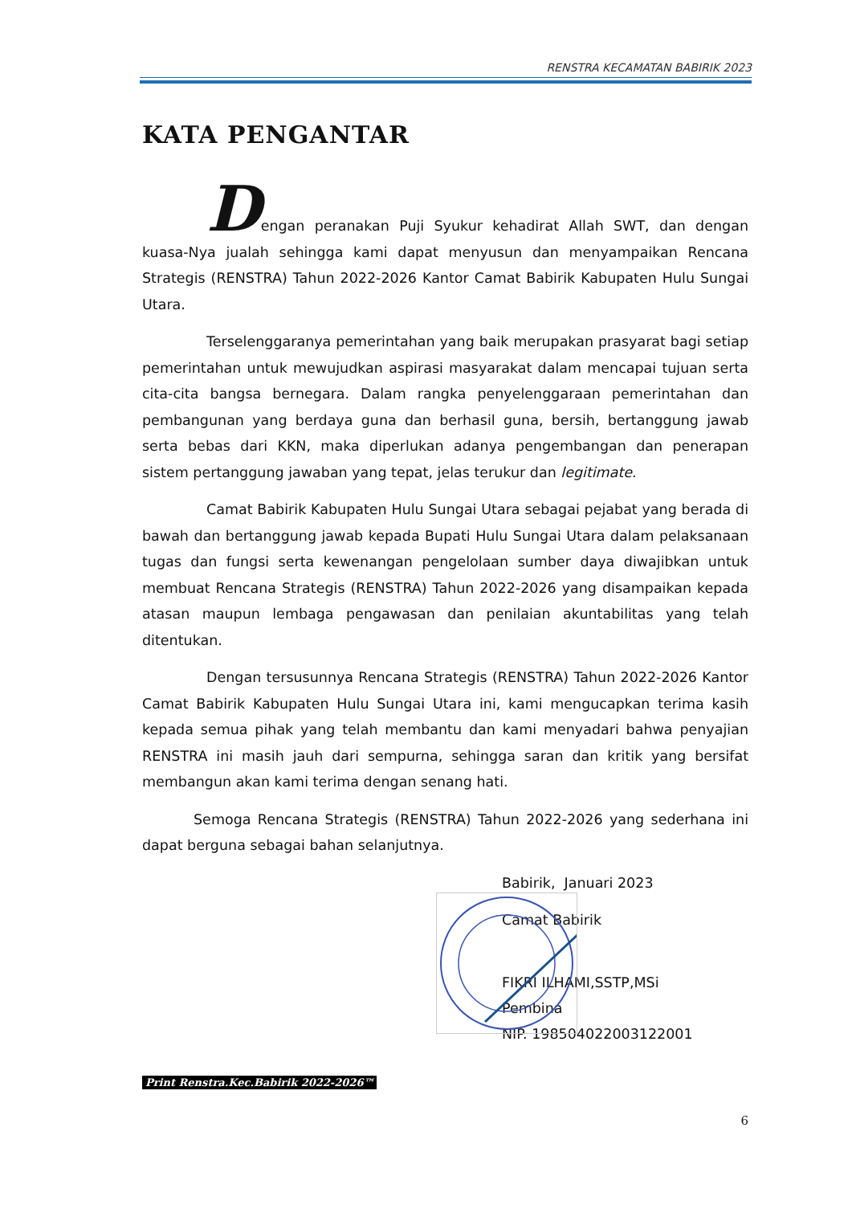RENSTRA KECAMATAN BABIRIK 2023
KATA PENGANTAR
Dengan peranakan Puji Syukur kehadirat Allah SWT, dan dengan kuasa-Nya jualah sehingga kami dapat menyusun dan menyampaikan Rencana Strategis (RENSTRA) Tahun 2022-2026 Kantor Camat Babirik Kabupaten Hulu Sungai Utara.
Terselenggaranya pemerintahan yang baik merupakan prasyarat bagi setiap pemerintahan untuk mewujudkan aspirasi masyarakat dalam mencapai tujuan serta cita-cita bangsa bernegara. Dalam rangka penyelenggaraan pemerintahan dan pembangunan yang berdaya guna dan berhasil guna, bersih, bertanggung jawab serta bebas dari KKN, maka diperlukan adanya pengembangan dan penerapan sistem pertanggung jawaban yang tepat, jelas terukur dan legitimate.
Camat Babirik Kabupaten Hulu Sungai Utara sebagai pejabat yang berada di bawah dan bertanggung jawab kepada Bupati Hulu Sungai Utara dalam pelaksanaan tugas dan fungsi serta kewenangan pengelolaan sumber daya diwajibkan untuk membuat Rencana Strategis (RENSTRA) Tahun 2022-2026 yang disampaikan kepada atasan maupun lembaga pengawasan dan penilaian akuntabilitas yang telah ditentukan.
Dengan tersusunnya Rencana Strategis (RENSTRA) Tahun 2022-2026 Kantor Camat Babirik Kabupaten Hulu Sungai Utara ini, kami mengucapkan terima kasih kepada semua pihak yang telah membantu dan kami menyadari bahwa penyajian RENSTRA ini masih jauh dari sempurna, sehingga saran dan kritik yang bersifat membangun akan kami terima dengan senang hati.
Semoga Rencana Strategis (RENSTRA) Tahun 2022-2026 yang sederhana ini dapat berguna sebagai bahan selanjutnya.
Babirik, Januari 2023
Camat Babirik
FIKRI ILHAMI,SSTP,MSi
Pembina
NIP. 198504022003122001
Print Renstra.Kec.Babirik 2022-2026™
6